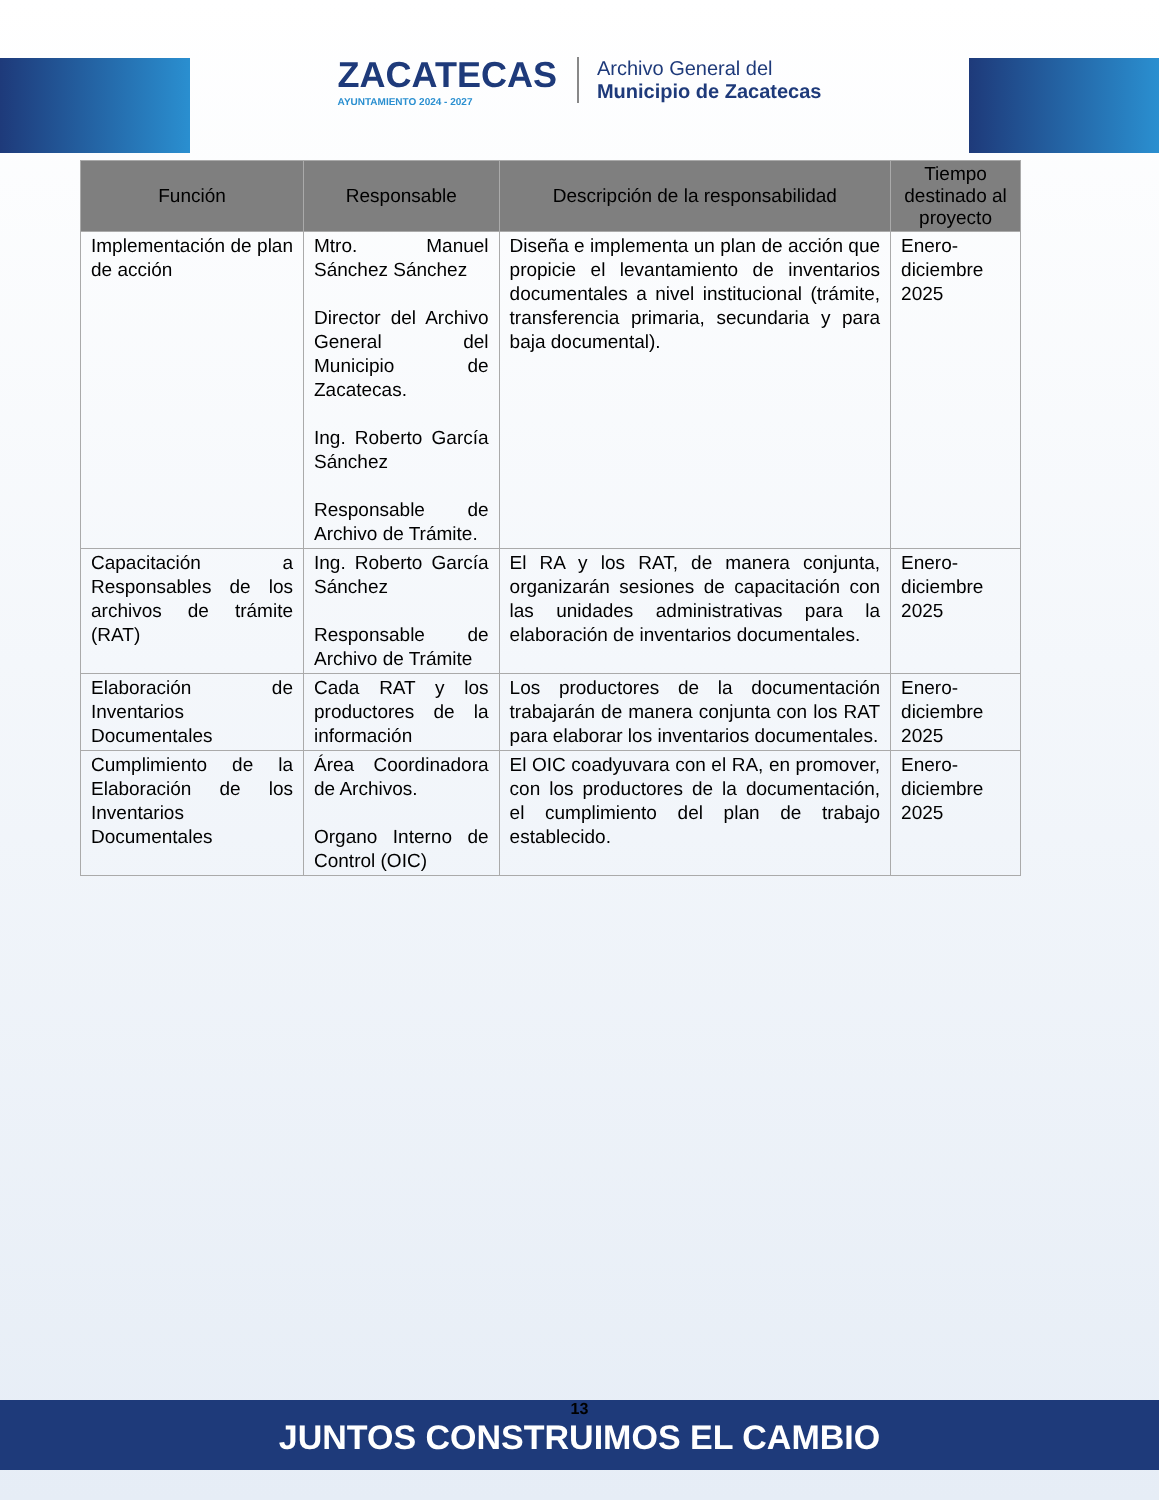ZACATECAS
AYUNTAMIENTO 2024 - 2027
Archivo General del
Municipio de Zacatecas
| Función | Responsable | Descripción de la responsabilidad | Tiempo destinado al proyecto |
| --- | --- | --- | --- |
| Implementación de plan de acción | Mtro. Manuel Sánchez Sánchez Director del Archivo General del Municipio de Zacatecas. Ing. Roberto García Sánchez Responsable de Archivo de Trámite. | Diseña e implementa un plan de acción que propicie el levantamiento de inventarios documentales a nivel institucional (trámite, transferencia primaria, secundaria y para baja documental). | Enero-diciembre 2025 |
| Capacitación a Responsables de los archivos de trámite (RAT) | Ing. Roberto García Sánchez Responsable de Archivo de Trámite | El RA y los RAT, de manera conjunta, organizarán sesiones de capacitación con las unidades administrativas para la elaboración de inventarios documentales. | Enero-diciembre 2025 |
| Elaboración de Inventarios Documentales | Cada RAT y los productores de la información | Los productores de la documentación trabajarán de manera conjunta con los RAT para elaborar los inventarios documentales. | Enero-diciembre 2025 |
| Cumplimiento de la Elaboración de los Inventarios Documentales | Área Coordinadora de Archivos. Organo Interno de Control (OIC) | El OIC coadyuvara con el RA, en promover, con los productores de la documentación, el cumplimiento del plan de trabajo establecido. | Enero-diciembre 2025 |
13
JUNTOS CONSTRUIMOS EL CAMBIO